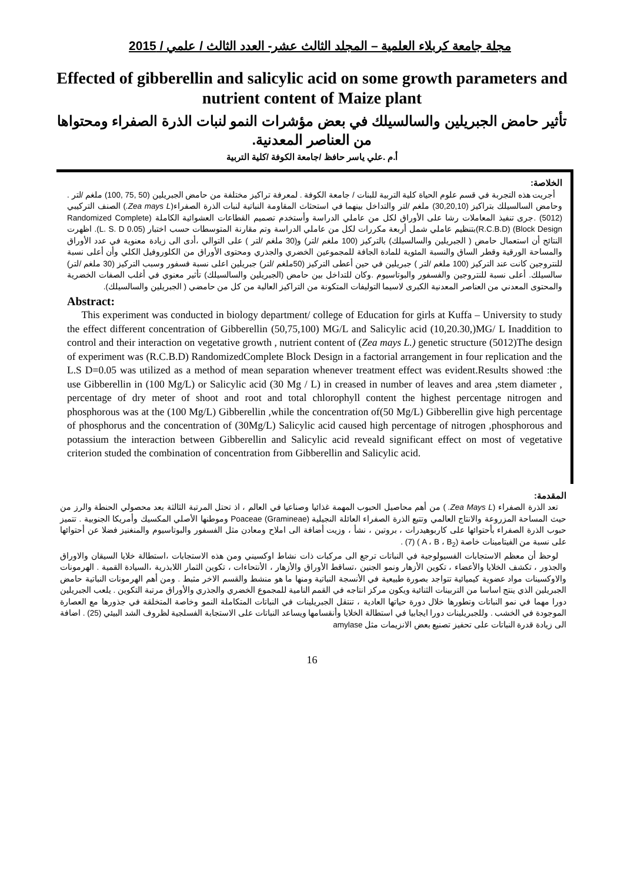مجلة جامعة كربلاء العلمية – المجلد الثالث عشر- العدد الثالث / علمي / 2015
Effected of gibberellin and salicylic acid on some growth parameters and nutrient content of Maize plant
تأثير حامض الجبريلين والسالسيلك في بعض مؤشرات النمو لنبات الذرة الصفراء ومحتواها من العناصر المعدنية.
أ.م .علي ياسر حافظ /جامعة الكوفة /كلية التربية
الخلاصة:
أجريت هذه التجربة في قسم علوم الحياة كلية التربية للبنات / جامعة الكوفة . لمعرفة تراكيز مختلفة من حامض الجبريلين (50 ,75 ,100) ملغم /لتر . وحامض السالسيلك بتراكيز (30,20,10) ملغم /لتر والتداخل بينهما في استحثاث المقاومة النباتية لنبات الذرة الصفراء(Zea mays L.) الصنف التركيبي (5012) .جرى تنفيذ المعاملات رشا على الأوراق لكل من عاملي الدراسة وأستخدم تصميم القطاعات العشوائية الكاملة (Randomized Complete Block Design) (R.C.B.D)بتنظيم عاملي شمل أربعة مكررات لكل من عاملي الدراسة وتم مقارنة المتوسطات حسب اختبار (L. S. D 0.05). اظهرت النتائج أن استعمال حامض ( الجبريلين والسالسيلك) بالتركيز (100 ملغم /لتر) و(30 ملغم /لتر ) على التوالي ،أدى الى زيادة معنوية في عدد الأوراق والمساحة الورقية وقطر الساق والنسبة المئوية للمادة الجافة للمجموعين الخضري والجذري ومحتوى الأوراق من الكلوروفيل الكلي وأن أعلى نسبة للنتروجين كانت عند التركيز (100 ملغم /لتر ) جبريلين في حين أعطى التركيز (50ملغم /لتر) جبريلين اعلى نسبة فسفور وسبب التركيز (30 ملغم /لتر) سالسيلك. أعلى نسبة للنتروجين والفسفور والبوتاسيوم .وكان للتداخل بين حامض (الجبريلين والسالسيلك) تأثير معنوي في أغلب الصفات الخضرية والمحتوى المعدني من العناصر المعدنية الكبرى لاسيما التوليفات المتكونة من التراكيز العالية من كل من حامضي ( الجبريلين والسالسيلك).
Abstract:
This experiment was conducted in biology department/ college of Education for girls at Kuffa – University to study the effect different concentration of Gibberellin (50,75,100) MG/L and Salicylic acid (10,20.30,)MG/ L Inaddition to control and their interaction on vegetative growth , nutrient content of (Zea mays L.) genetic structure (5012)The design of experiment was (R.C.B.D) RandomizedComplete Block Design in a factorial arrangement in four replication and the L.S D=0.05 was utilized as a method of mean separation whenever treatment effect was evident.Results showed :the use Gibberellin in (100 Mg/L) or Salicylic acid (30 Mg / L) in creased in number of leaves and area ,stem diameter , percentage of dry meter of shoot and root and total chlorophyll content the highest percentage nitrogen and phosphorous was at the (100 Mg/L) Gibberellin ,while the concentration of(50 Mg/L) Gibberellin give high percentage of phosphorus and the concentration of (30Mg/L) Salicylic acid caused high percentage of nitrogen ,phosphorous and potassium the interaction between Gibberellin and Salicylic acid reveald significant effect on most of vegetative criterion studed the combination of concentration from Gibberellin and Salicylic acid.
المقدمة:
تعد الذرة الصفراء (Zea Mays L. ) من أهم محاصيل الحبوب المهمة غذائيا وصناعيا في العالم ، اذ تحتل المرتبة الثالثة بعد محصولي الحنطة والرز من حيث المساحة المزروعة والانتاج العالمي وتتبع الذرة الصفراء العائلة النجيلية Poaceae (Gramineae) وموطنها الأصلي المكسيك وأمريكا الجنوبية . تتميز حبوب الذرة الصفراء بأحتوائها على كاربوهيدرات ، بروتين ، نشأ ، وزيت أضافة الى املاح ومعادن مثل الفسفور والبوتاسيوم والمنغنيز فضلا عن أحتوائها على نسبة من الفيتامينات خاصة (A ، B ، B<sub>2</sub> ) (7) .
لوحظ أن معظم الاستجابات الفسيولوجية في النباتات ترجع الى مركبات ذات نشاط اوكسيني ومن هذه الاستجابات ،استطالة خلايا السيقان والاوراق والجذور ، تكشف الخلايا والأعضاء ، تكوين الأزهار ونمو الجنين ،تساقط الأوراق والأزهار ، الأنتحاءات ، تكوين الثمار اللابذرية ،السيادة القمية . الهرمونات والاوكسينات مواد عضوية كيميائية تتواجد بصورة طبيعية في الأنسجة النباتية ومنها ما هو منشط والقسم الاخر مثبط . ومن أهم الهرمونات النباتية حامض الجبريلين الذي ينتج اساسا من التربينات الثنائية ويكون مركز انتاجه في القمم النامية للمجموع الخضري والجذري والأوراق مرتبة التكوين . يلعب الجبريلين دورا مهما في نمو النباتات وتطورها خلال دورة حياتها العادية ، تنتقل الجبريلينات في النباتات المتكاملة النمو وخاصة المتخلقة في جذورها مع العصارة الموجودة في الخشب . وللجبريلينات دورا ايجابيا في استطالة الخلايا وأنقسامها ويساعد النباتات على الاستجابة الفسلجية لظروف الشد البيئي (25) . اضافة الى زيادة قدرة النباتات على تحفيز تصنيع بعض الانزيمات مثل amylase
16